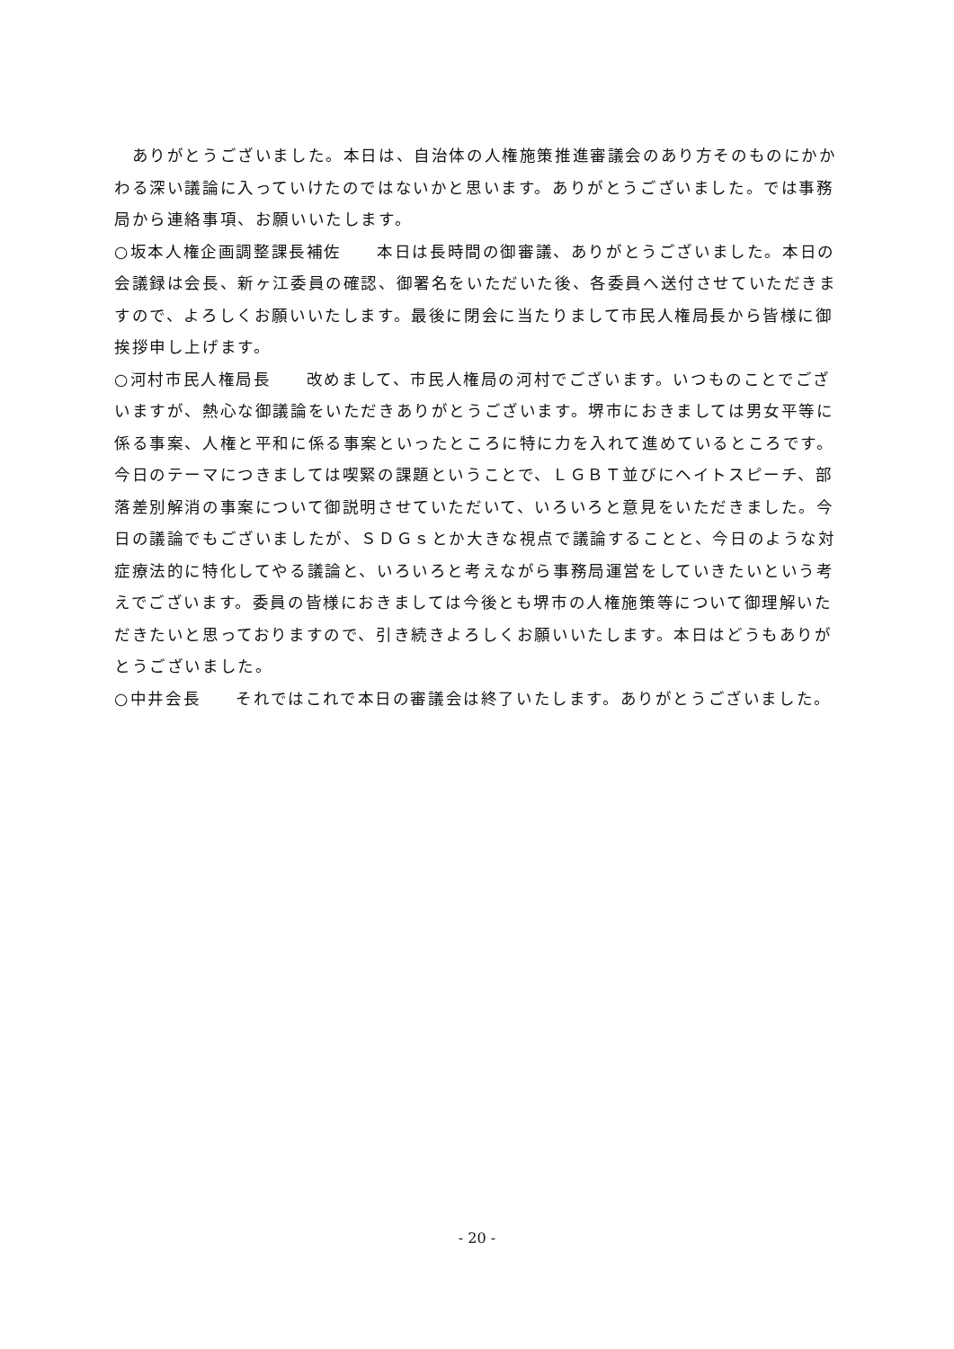ありがとうございました。本日は、自治体の人権施策推進審議会のあり方そのものにかかわる深い議論に入っていけたのではないかと思います。ありがとうございました。では事務局から連絡事項、お願いいたします。
○坂本人権企画調整課長補佐　　本日は長時間の御審議、ありがとうございました。本日の会議録は会長、新ヶ江委員の確認、御署名をいただいた後、各委員へ送付させていただきますので、よろしくお願いいたします。最後に閉会に当たりまして市民人権局長から皆様に御挨拶申し上げます。
○河村市民人権局長　　改めまして、市民人権局の河村でございます。いつものことでございますが、熱心な御議論をいただきありがとうございます。堺市におきましては男女平等に係る事案、人権と平和に係る事案といったところに特に力を入れて進めているところです。今日のテーマにつきましては喫緊の課題ということで、ＬＧＢＴ並びにヘイトスピーチ、部落差別解消の事案について御説明させていただいて、いろいろと意見をいただきました。今日の議論でもございましたが、ＳＤＧｓとか大きな視点で議論することと、今日のような対症療法的に特化してやる議論と、いろいろと考えながら事務局運営をしていきたいという考えでございます。委員の皆様におきましては今後とも堺市の人権施策等について御理解いただきたいと思っておりますので、引き続きよろしくお願いいたします。本日はどうもありがとうございました。
○中井会長　　それではこれで本日の審議会は終了いたします。ありがとうございました。
- 20 -